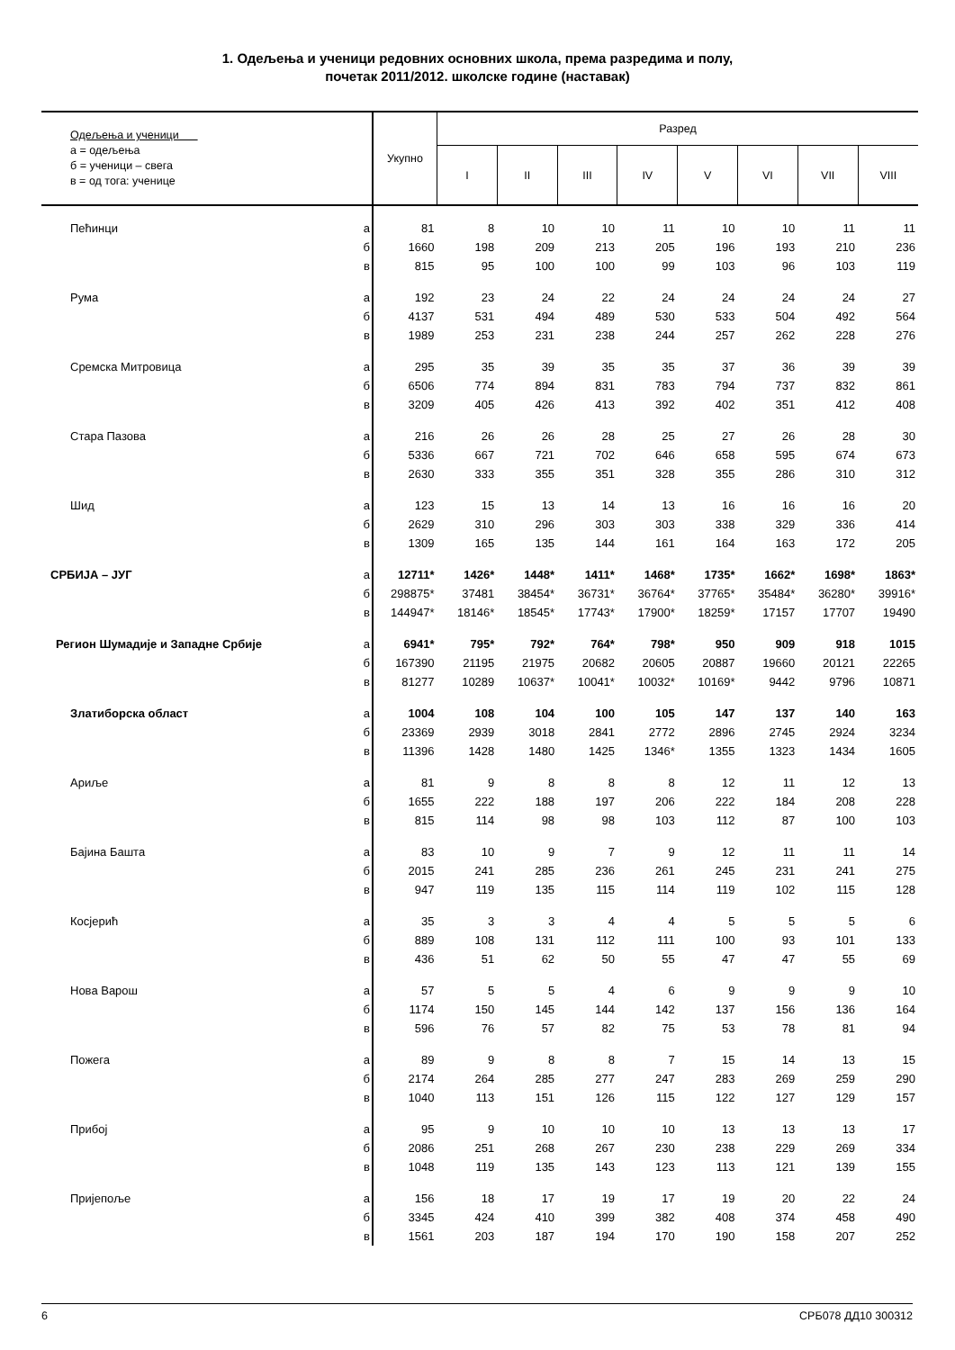1. Одељења и ученици редовних основних школа, према разредима и полу,
почетак 2011/2012. школске године (наставак)
| Одељења и ученици а = одељења б = ученици – свега в = од тога: ученице | | Укупно | Разред | | | | | | | |
| --- | --- | --- | --- | --- | --- | --- | --- | --- | --- | --- |
| | | | I | II | III | IV | V | VI | VII | VIII |
| Пећинци | а | 81 | 8 | 10 | 10 | 11 | 10 | 10 | 11 | 11 |
| | б | 1660 | 198 | 209 | 213 | 205 | 196 | 193 | 210 | 236 |
| | в | 815 | 95 | 100 | 100 | 99 | 103 | 96 | 103 | 119 |
| Рума | а | 192 | 23 | 24 | 22 | 24 | 24 | 24 | 24 | 27 |
| | б | 4137 | 531 | 494 | 489 | 530 | 533 | 504 | 492 | 564 |
| | в | 1989 | 253 | 231 | 238 | 244 | 257 | 262 | 228 | 276 |
| Сремска Митровица | а | 295 | 35 | 39 | 35 | 35 | 37 | 36 | 39 | 39 |
| | б | 6506 | 774 | 894 | 831 | 783 | 794 | 737 | 832 | 861 |
| | в | 3209 | 405 | 426 | 413 | 392 | 402 | 351 | 412 | 408 |
| Стара Пазова | а | 216 | 26 | 26 | 28 | 25 | 27 | 26 | 28 | 30 |
| | б | 5336 | 667 | 721 | 702 | 646 | 658 | 595 | 674 | 673 |
| | в | 2630 | 333 | 355 | 351 | 328 | 355 | 286 | 310 | 312 |
| Шид | а | 123 | 15 | 13 | 14 | 13 | 16 | 16 | 16 | 20 |
| | б | 2629 | 310 | 296 | 303 | 303 | 338 | 329 | 336 | 414 |
| | в | 1309 | 165 | 135 | 144 | 161 | 164 | 163 | 172 | 205 |
| СРБИЈА – ЈУГ | а | 12711* | 1426* | 1448* | 1411* | 1468* | 1735* | 1662* | 1698* | 1863* |
| | б | 298875* | 37481 | 38454* | 36731* | 36764* | 37765* | 35484* | 36280* | 39916* |
| | в | 144947* | 18146* | 18545* | 17743* | 17900* | 18259* | 17157 | 17707 | 19490 |
| Регион Шумадије и Западне Србије | а | 6941* | 795* | 792* | 764* | 798* | 950 | 909 | 918 | 1015 |
| | б | 167390 | 21195 | 21975 | 20682 | 20605 | 20887 | 19660 | 20121 | 22265 |
| | в | 81277 | 10289 | 10637* | 10041* | 10032* | 10169* | 9442 | 9796 | 10871 |
| Златиборска област | а | 1004 | 108 | 104 | 100 | 105 | 147 | 137 | 140 | 163 |
| | б | 23369 | 2939 | 3018 | 2841 | 2772 | 2896 | 2745 | 2924 | 3234 |
| | в | 11396 | 1428 | 1480 | 1425 | 1346* | 1355 | 1323 | 1434 | 1605 |
| Ариље | а | 81 | 9 | 8 | 8 | 8 | 12 | 11 | 12 | 13 |
| | б | 1655 | 222 | 188 | 197 | 206 | 222 | 184 | 208 | 228 |
| | в | 815 | 114 | 98 | 98 | 103 | 112 | 87 | 100 | 103 |
| Бајина Башта | а | 83 | 10 | 9 | 7 | 9 | 12 | 11 | 11 | 14 |
| | б | 2015 | 241 | 285 | 236 | 261 | 245 | 231 | 241 | 275 |
| | в | 947 | 119 | 135 | 115 | 114 | 119 | 102 | 115 | 128 |
| Косјерић | а | 35 | 3 | 3 | 4 | 4 | 5 | 5 | 5 | 6 |
| | б | 889 | 108 | 131 | 112 | 111 | 100 | 93 | 101 | 133 |
| | в | 436 | 51 | 62 | 50 | 55 | 47 | 47 | 55 | 69 |
| Нова Варош | а | 57 | 5 | 5 | 4 | 6 | 9 | 9 | 9 | 10 |
| | б | 1174 | 150 | 145 | 144 | 142 | 137 | 156 | 136 | 164 |
| | в | 596 | 76 | 57 | 82 | 75 | 53 | 78 | 81 | 94 |
| Пожега | а | 89 | 9 | 8 | 8 | 7 | 15 | 14 | 13 | 15 |
| | б | 2174 | 264 | 285 | 277 | 247 | 283 | 269 | 259 | 290 |
| | в | 1040 | 113 | 151 | 126 | 115 | 122 | 127 | 129 | 157 |
| Прибој | а | 95 | 9 | 10 | 10 | 10 | 13 | 13 | 13 | 17 |
| | б | 2086 | 251 | 268 | 267 | 230 | 238 | 229 | 269 | 334 |
| | в | 1048 | 119 | 135 | 143 | 123 | 113 | 121 | 139 | 155 |
| Пријепоље | а | 156 | 18 | 17 | 19 | 17 | 19 | 20 | 22 | 24 |
| | б | 3345 | 424 | 410 | 399 | 382 | 408 | 374 | 458 | 490 |
| | в | 1561 | 203 | 187 | 194 | 170 | 190 | 158 | 207 | 252 |
6 СРБ078 ДД10 300312